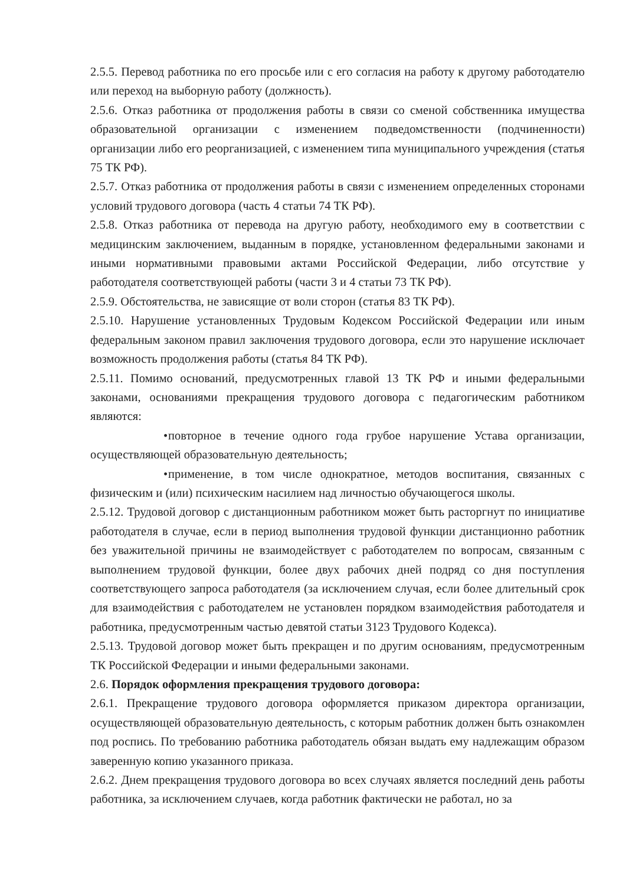2.5.5. Перевод работника по его просьбе или с его согласия на работу к другому работодателю или переход на выборную работу (должность).
2.5.6. Отказ работника от продолжения работы в связи со сменой собственника имущества образовательной организации с изменением подведомственности (подчиненности) организации либо его реорганизацией, с изменением типа муниципального учреждения (статья 75 ТК РФ).
2.5.7. Отказ работника от продолжения работы в связи с изменением определенных сторонами условий трудового договора (часть 4 статьи 74 ТК РФ).
2.5.8. Отказ работника от перевода на другую работу, необходимого ему в соответствии с медицинским заключением, выданным в порядке, установленном федеральными законами и иными нормативными правовыми актами Российской Федерации, либо отсутствие у работодателя соответствующей работы (части 3 и 4 статьи 73 ТК РФ).
2.5.9. Обстоятельства, не зависящие от воли сторон (статья 83 ТК РФ).
2.5.10. Нарушение установленных Трудовым Кодексом Российской Федерации или иным федеральным законом правил заключения трудового договора, если это нарушение исключает возможность продолжения работы (статья 84 ТК РФ).
2.5.11. Помимо оснований, предусмотренных главой 13 ТК РФ и иными федеральными законами, основаниями прекращения трудового договора с педагогическим работником являются:
• повторное в течение одного года грубое нарушение Устава организации, осуществляющей образовательную деятельность;
• применение, в том числе однократное, методов воспитания, связанных с физическим и (или) психическим насилием над личностью обучающегося школы.
2.5.12. Трудовой договор с дистанционным работником может быть расторгнут по инициативе работодателя в случае, если в период выполнения трудовой функции дистанционно работник без уважительной причины не взаимодействует с работодателем по вопросам, связанным с выполнением трудовой функции, более двух рабочих дней подряд со дня поступления соответствующего запроса работодателя (за исключением случая, если более длительный срок для взаимодействия с работодателем не установлен порядком взаимодействия работодателя и работника, предусмотренным частью девятой статьи 3123 Трудового Кодекса).
2.5.13. Трудовой договор может быть прекращен и по другим основаниям, предусмотренным ТК Российской Федерации и иными федеральными законами.
2.6. Порядок оформления прекращения трудового договора:
2.6.1. Прекращение трудового договора оформляется приказом директора организации, осуществляющей образовательную деятельность, с которым работник должен быть ознакомлен под роспись. По требованию работника работодатель обязан выдать ему надлежащим образом заверенную копию указанного приказа.
2.6.2. Днем прекращения трудового договора во всех случаях является последний день работы работника, за исключением случаев, когда работник фактически не работал, но за